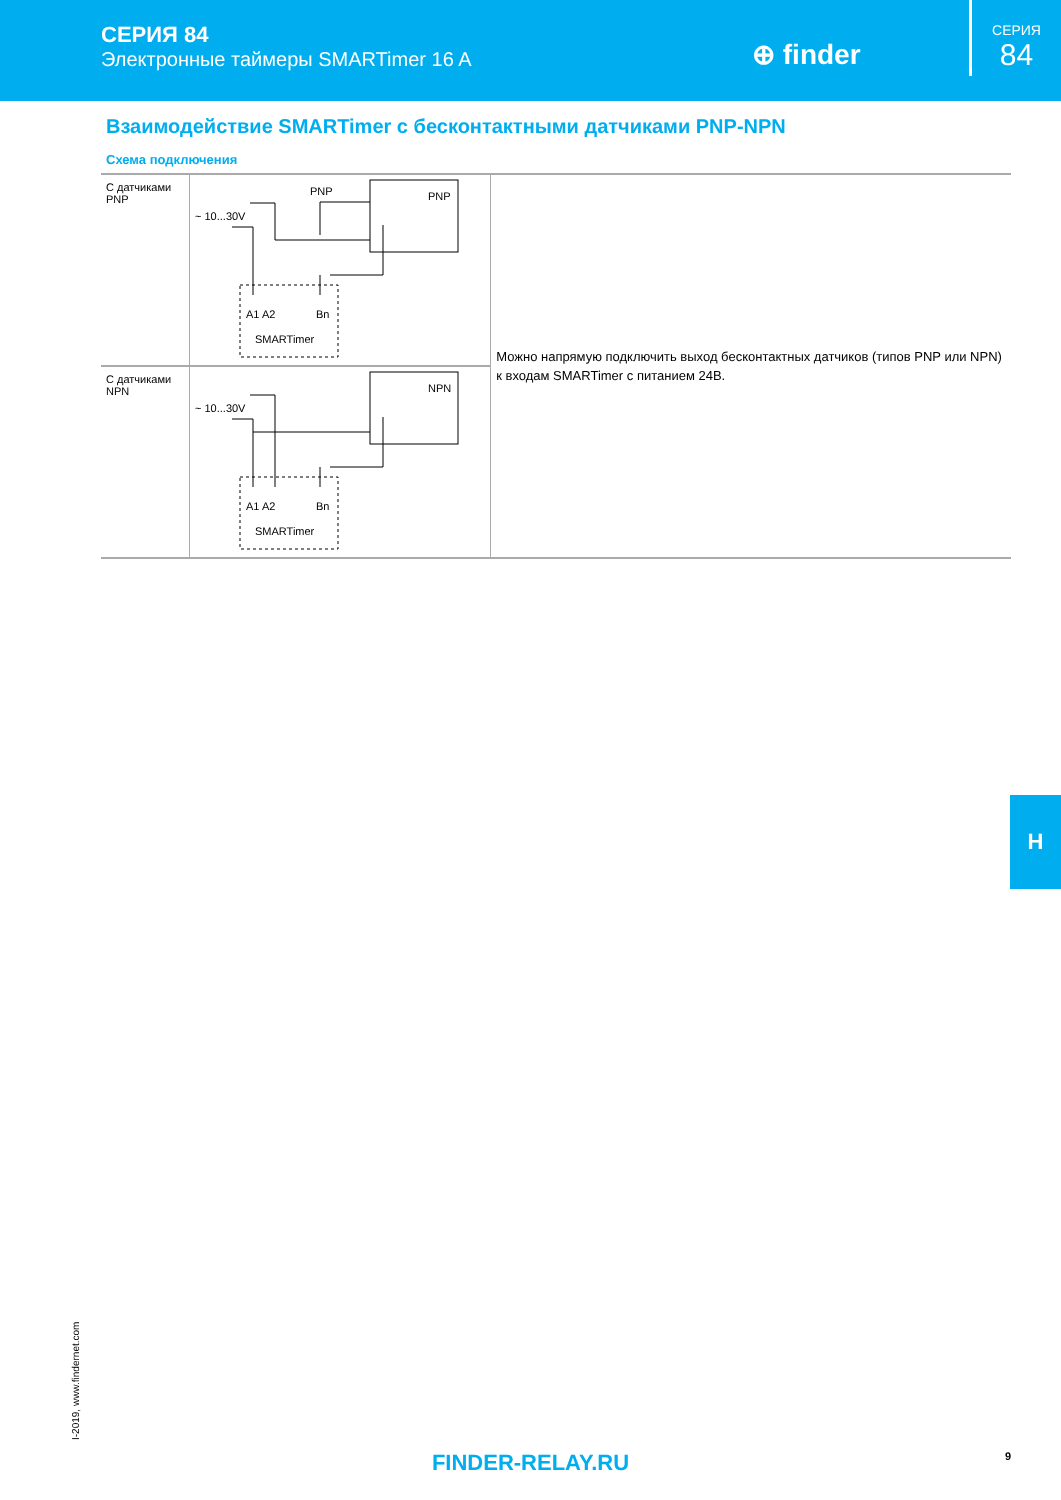СЕРИЯ 84
Электронные таймеры SMARTimer 16 A
⊕ finder
СЕРИЯ
84
Взаимодействие SMARTimer с бесконтактными датчиками PNP-NPN
Схема подключения
| С датчиками PNP | ~ 10...30V PNP A1 A2 Bn SMARTimer PNP | Можно напрямую подключить выход бесконтактных датчиков (типов PNP или NPN) к входам SMARTimer с питанием 24В. |
| С датчиками NPN | ~ 10...30V A1 A2 Bn SMARTimer NPN | |
H
I-2019, www.findernet.com
FINDER-RELAY.RU 9